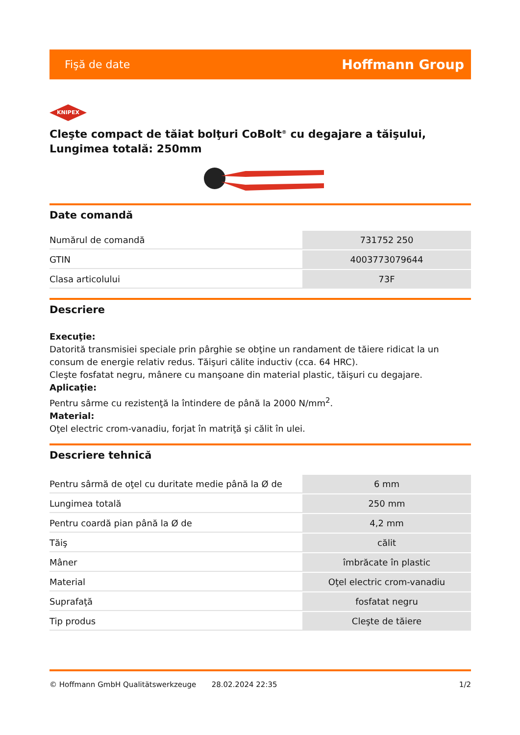Fişă de date Hoffmann Group
KNIPEX
Cleşte compact de tăiat bolţuri CoBolt<sup>®</sup> cu degajare a tăişului, Lungimea totală: 250mm
Date comandă
| Numărul de comandă | 731752 250 |
| GTIN | 4003773079644 |
| Clasa articolului | 73F |
Descriere
Execuţie:
Datorită transmisiei speciale prin pârghie se obţine un randament de tăiere ridicat la un consum de energie relativ redus. Tăişuri călite inductiv (cca. 64 HRC).
Cleşte fosfatat negru, mânere cu manşoane din material plastic, tăişuri cu degajare.
Aplicaţie:
Pentru sârme cu rezistenţă la întindere de până la 2000 N/mm<sup>2</sup>.
Material:
Oţel electric crom-vanadiu, forjat în matriţă şi călit în ulei.
Descriere tehnică
| Pentru sârmă de oţel cu duritate medie până la Ø de | 6 mm |
| Lungimea totală | 250 mm |
| Pentru coardă pian până la Ø de | 4,2 mm |
| Tăiş | călit |
| Mâner | îmbrăcate în plastic |
| Material | Oţel electric crom-vanadiu |
| Suprafaţă | fosfatat negru |
| Tip produs | Cleşte de tăiere |
© Hoffmann GmbH Qualitätswerkzeuge 28.02.2024 22:35 1/2